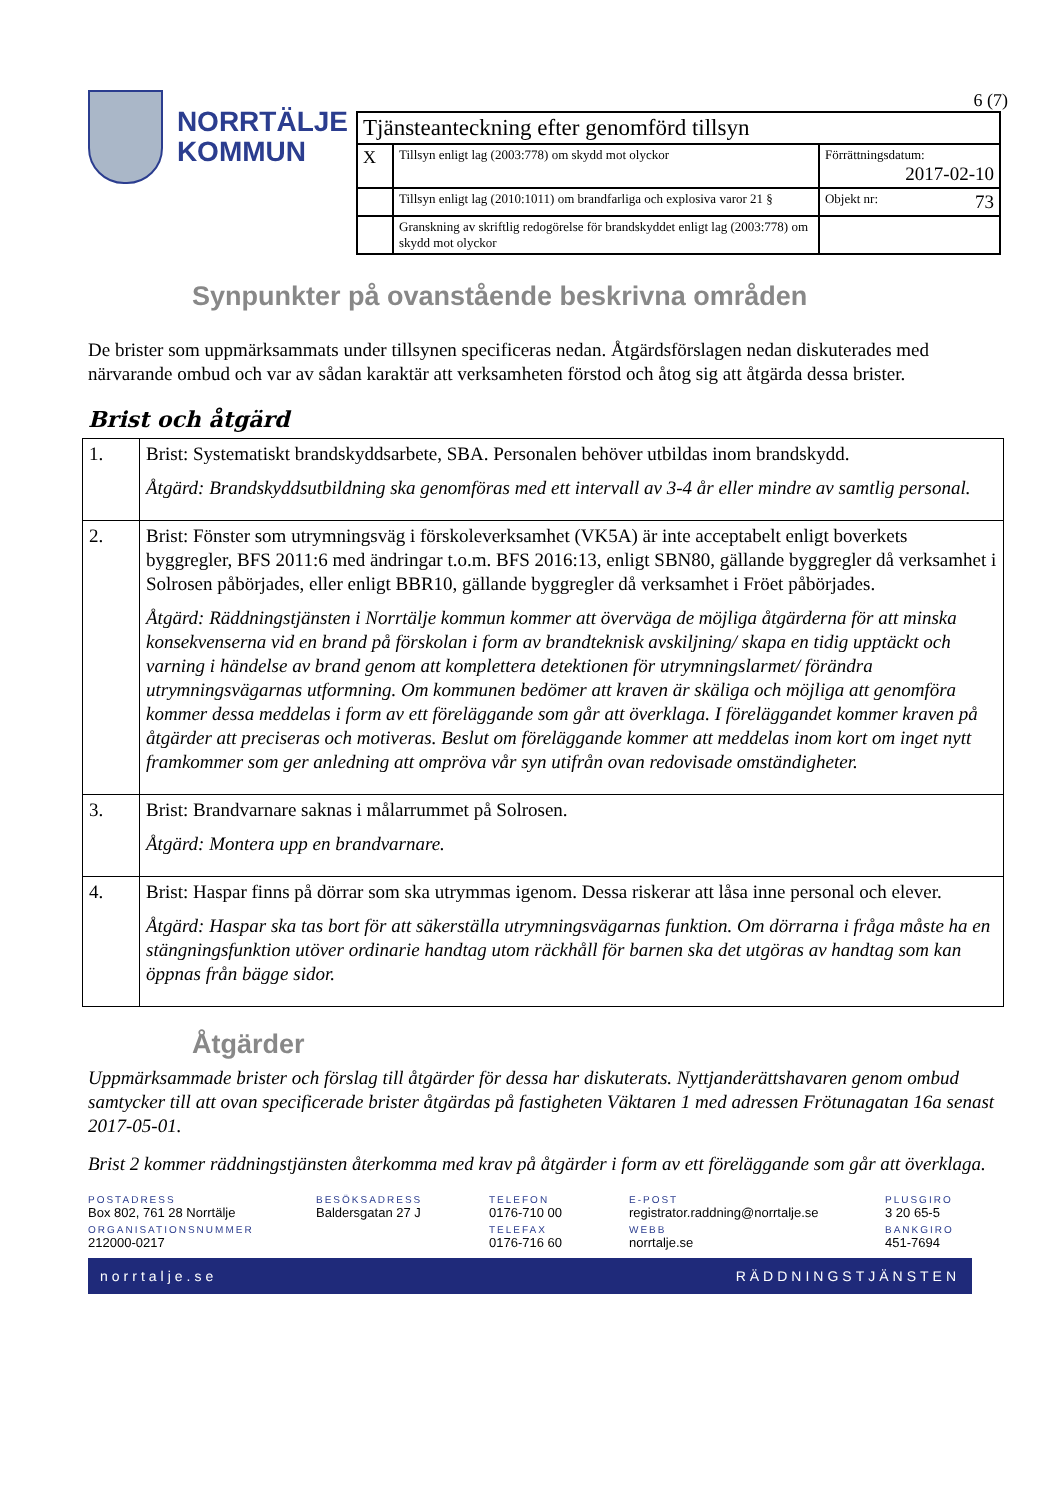NORRTÄLJE
KOMMUN
6 (7)
| Tjänsteanteckning efter genomförd tillsyn | | |
| X | Tillsyn enligt lag (2003:778) om skydd mot olyckor | Förrättningsdatum: 2017-02-10 |
| | Tillsyn enligt lag (2010:1011) om brandfarliga och explosiva varor 21 § | Objekt nr: 73 |
| | Granskning av skriftlig redogörelse för brandskyddet enligt lag (2003:778) om skydd mot olyckor | |
Synpunkter på ovanstående beskrivna områden
De brister som uppmärksammats under tillsynen specificeras nedan. Åtgärdsförslagen nedan diskuterades med närvarande ombud och var av sådan karaktär att verksamheten förstod och åtog sig att åtgärda dessa brister.
Brist och åtgärd
| 1. | Brist: Systematiskt brandskyddsarbete, SBA. Personalen behöver utbildas inom brandskydd. Åtgärd: Brandskyddsutbildning ska genomföras med ett intervall av 3-4 år eller mindre av samtlig personal. |
| 2. | Brist: Fönster som utrymningsväg i förskoleverksamhet (VK5A) är inte acceptabelt enligt boverkets byggregler, BFS 2011:6 med ändringar t.o.m. BFS 2016:13, enligt SBN80, gällande byggregler då verksamhet i Solrosen påbörjades, eller enligt BBR10, gällande byggregler då verksamhet i Fröet påbörjades. Åtgärd: Räddningstjänsten i Norrtälje kommun kommer att överväga de möjliga åtgärderna för att minska konsekvenserna vid en brand på förskolan i form av brandteknisk avskiljning/ skapa en tidig upptäckt och varning i händelse av brand genom att komplettera detektionen för utrymningslarmet/ förändra utrymningsvägarnas utformning. Om kommunen bedömer att kraven är skäliga och möjliga att genomföra kommer dessa meddelas i form av ett föreläggande som går att överklaga. I föreläggandet kommer kraven på åtgärder att preciseras och motiveras. Beslut om föreläggande kommer att meddelas inom kort om inget nytt framkommer som ger anledning att ompröva vår syn utifrån ovan redovisade omständigheter. |
| 3. | Brist: Brandvarnare saknas i målarrummet på Solrosen. Åtgärd: Montera upp en brandvarnare. |
| 4. | Brist: Haspar finns på dörrar som ska utrymmas igenom. Dessa riskerar att låsa inne personal och elever. Åtgärd: Haspar ska tas bort för att säkerställa utrymningsvägarnas funktion. Om dörrarna i fråga måste ha en stängningsfunktion utöver ordinarie handtag utom räckhåll för barnen ska det utgöras av handtag som kan öppnas från bägge sidor. |
Åtgärder
Uppmärksammade brister och förslag till åtgärder för dessa har diskuterats. Nyttjanderättshavaren genom ombud samtycker till att ovan specificerade brister åtgärdas på fastigheten Väktaren 1 med adressen Frötunagatan 16a senast 2017-05-01.
Brist 2 kommer räddningstjänsten återkomma med krav på åtgärder i form av ett föreläggande som går att överklaga.
POSTADRESS
Box 802, 761 28 Norrtälje
ORGANISATIONSNUMMER
212000-0217
BESÖKSADRESS
Baldersgatan 27 J
TELEFON
0176-710 00
TELEFAX
0176-716 60
E-POST
registrator.raddning@norrtalje.se
WEBB
norrtalje.se
PLUSGIRO
3 20 65-5
BANKGIRO
451-7694
norrtalje.se RÄDDNINGSTJÄNSTEN